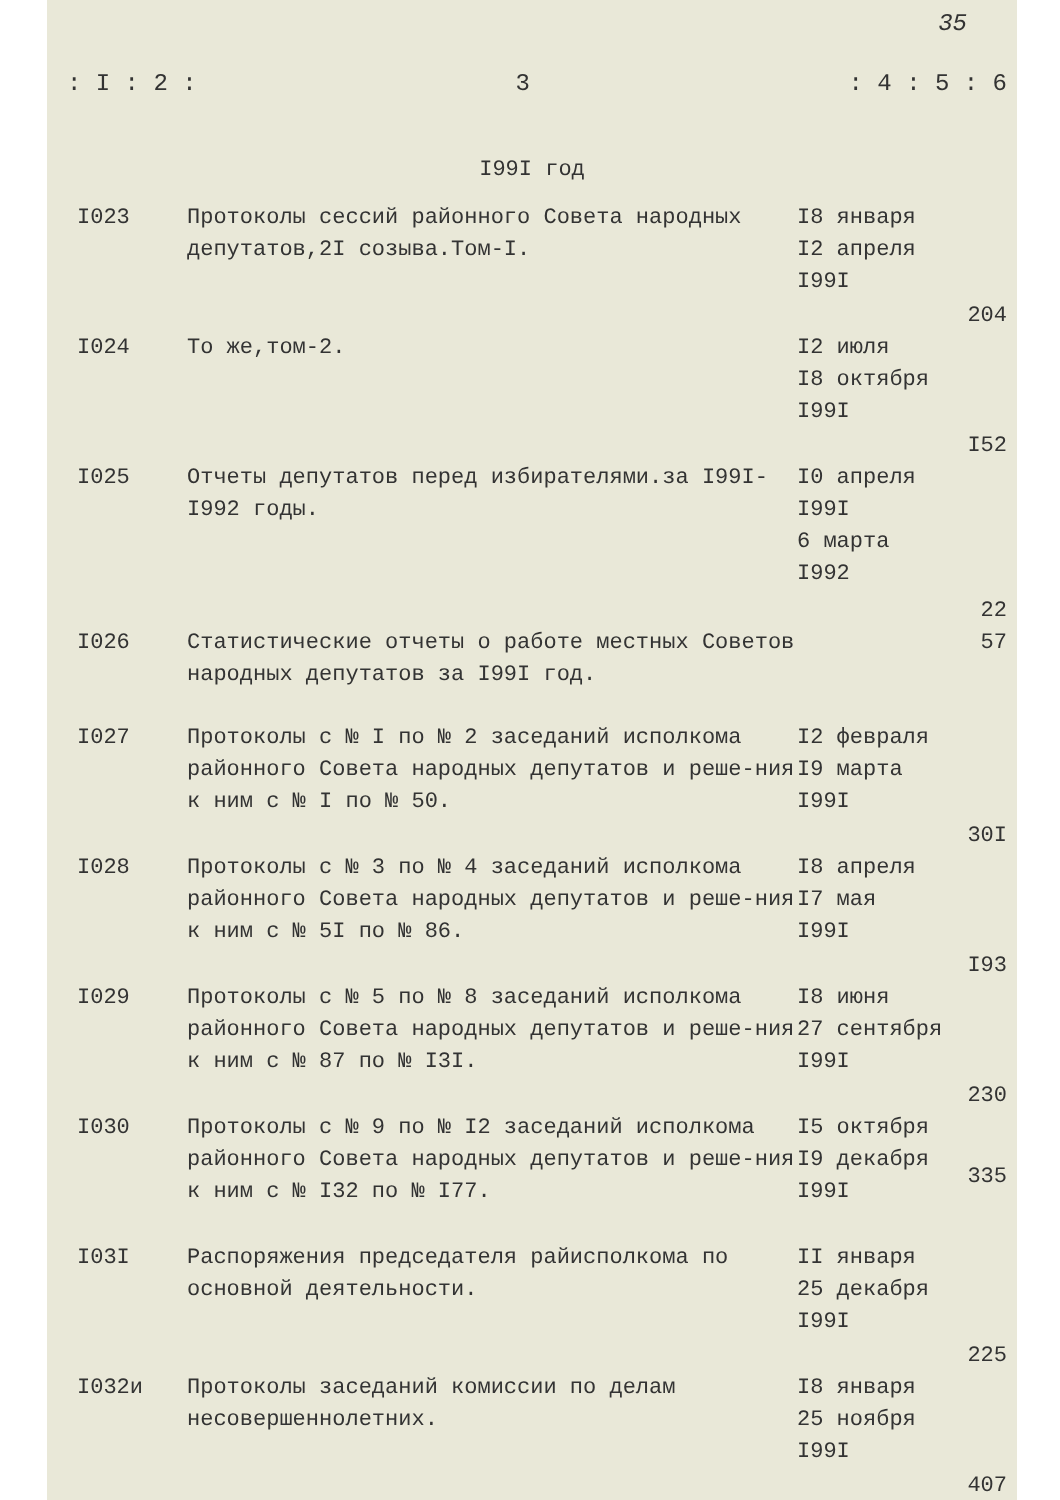35
: I : 2 : 3: 4 : 5 : 6
I99I год
| I023 | Протоколы сессий районного Совета народных депутатов,2I созыва.Том-I. | I8 января I2 апреля I99I | 204 |
| I024 | То же,том-2. | I2 июля I8 октября I99I | I52 |
| I025 | Отчеты депутатов перед избирателями.за I99I-I992 годы. | I0 апреля I99I 6 марта I992 | 22 |
| I026 | Статистические отчеты о работе местных Советов народных депутатов за I99I год. | | 57 |
| I027 | Протоколы с № I по № 2 заседаний исполкома районного Совета народных депутатов и реше-ния к ним с № I по № 50. | I2 февраля I9 марта I99I | 30I |
| I028 | Протоколы с № 3 по № 4 заседаний исполкома районного Совета народных депутатов и реше-ния к ним с № 5I по № 86. | I8 апреля I7 мая I99I | I93 |
| I029 | Протоколы с № 5 по № 8 заседаний исполкома районного Совета народных депутатов и реше-ния к ним с № 87 по № I3I. | I8 июня 27 сентября I99I | 230 |
| I030 | Протоколы с № 9 по № I2 заседаний исполкома районного Совета народных депутатов и реше-ния к ним с № I32 по № I77. | I5 октября I9 декабря I99I | 335 |
| I03I | Распоряжения председателя райисполкома по основной деятельности. | II января 25 декабря I99I | 225 |
| I032и | Протоколы заседаний комиссии по делам несовершеннолетних. | I8 января 25 ноября I99I | 407 |